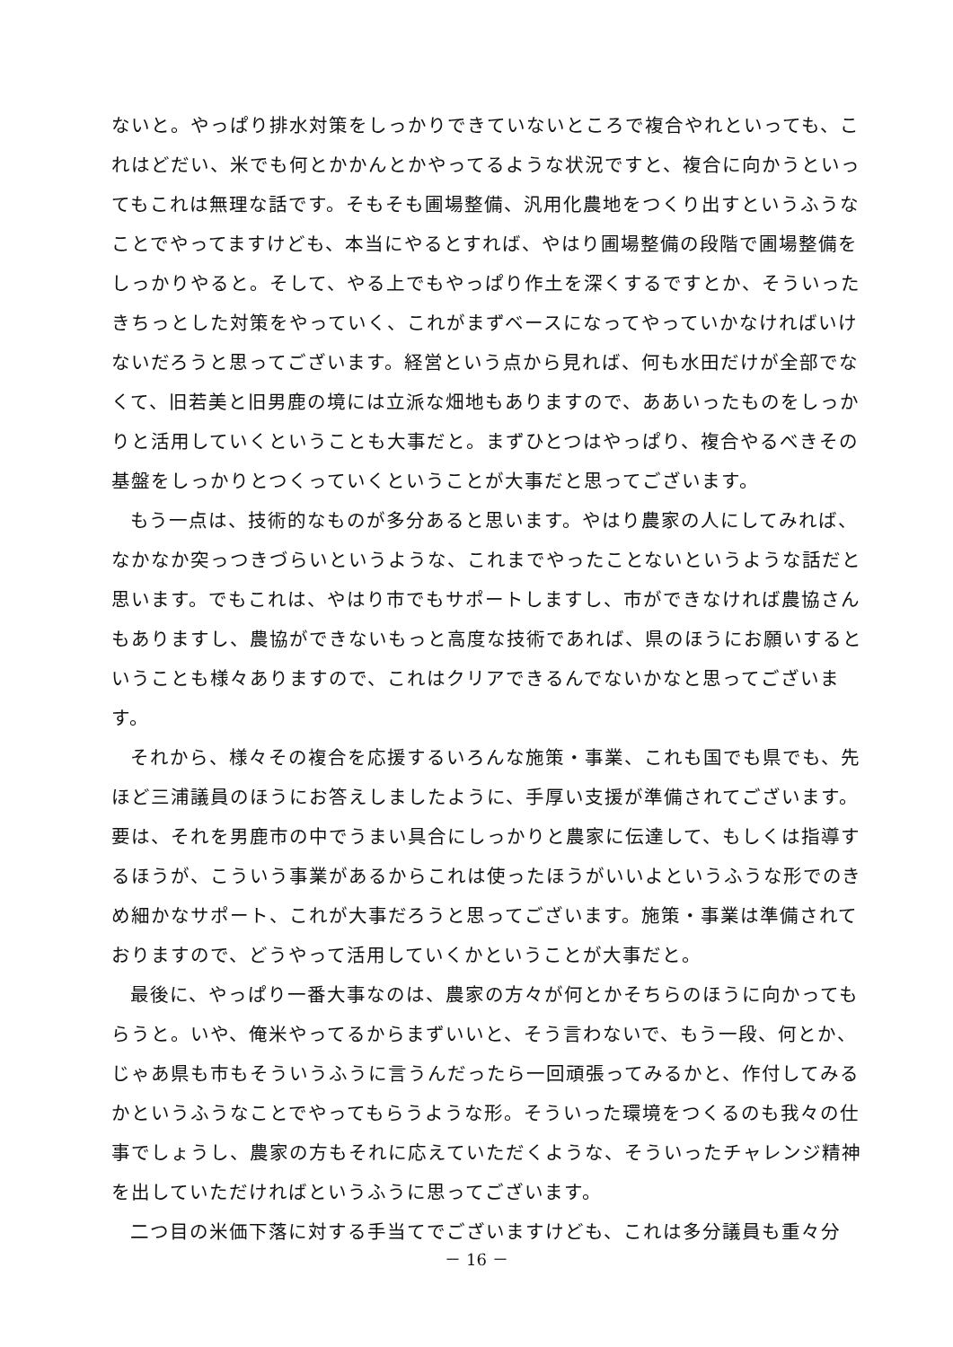ないと。やっぱり排水対策をしっかりできていないところで複合やれといっても、これはどだい、米でも何とかかんとかやってるような状況ですと、複合に向かうといってもこれは無理な話です。そもそも圃場整備、汎用化農地をつくり出すというふうなことでやってますけども、本当にやるとすれば、やはり圃場整備の段階で圃場整備をしっかりやると。そして、やる上でもやっぱり作土を深くするですとか、そういったきちっとした対策をやっていく、これがまずベースになってやっていかなければいけないだろうと思ってございます。経営という点から見れば、何も水田だけが全部でなくて、旧若美と旧男鹿の境には立派な畑地もありますので、ああいったものをしっかりと活用していくということも大事だと。まずひとつはやっぱり、複合やるべきその基盤をしっかりとつくっていくということが大事だと思ってございます。
もう一点は、技術的なものが多分あると思います。やはり農家の人にしてみれば、なかなか突っつきづらいというような、これまでやったことないというような話だと思います。でもこれは、やはり市でもサポートしますし、市ができなければ農協さんもありますし、農協ができないもっと高度な技術であれば、県のほうにお願いするということも様々ありますので、これはクリアできるんでないかなと思ってございます。
それから、様々その複合を応援するいろんな施策・事業、これも国でも県でも、先ほど三浦議員のほうにお答えしましたように、手厚い支援が準備されてございます。要は、それを男鹿市の中でうまい具合にしっかりと農家に伝達して、もしくは指導するほうが、こういう事業があるからこれは使ったほうがいいよというふうな形でのきめ細かなサポート、これが大事だろうと思ってございます。施策・事業は準備されておりますので、どうやって活用していくかということが大事だと。
最後に、やっぱり一番大事なのは、農家の方々が何とかそちらのほうに向かってもらうと。いや、俺米やってるからまずいいと、そう言わないで、もう一段、何とか、じゃあ県も市もそういうふうに言うんだったら一回頑張ってみるかと、作付してみるかというふうなことでやってもらうような形。そういった環境をつくるのも我々の仕事でしょうし、農家の方もそれに応えていただくような、そういったチャレンジ精神を出していただければというふうに思ってございます。
二つ目の米価下落に対する手当てでございますけども、これは多分議員も重々分
－ 16 －